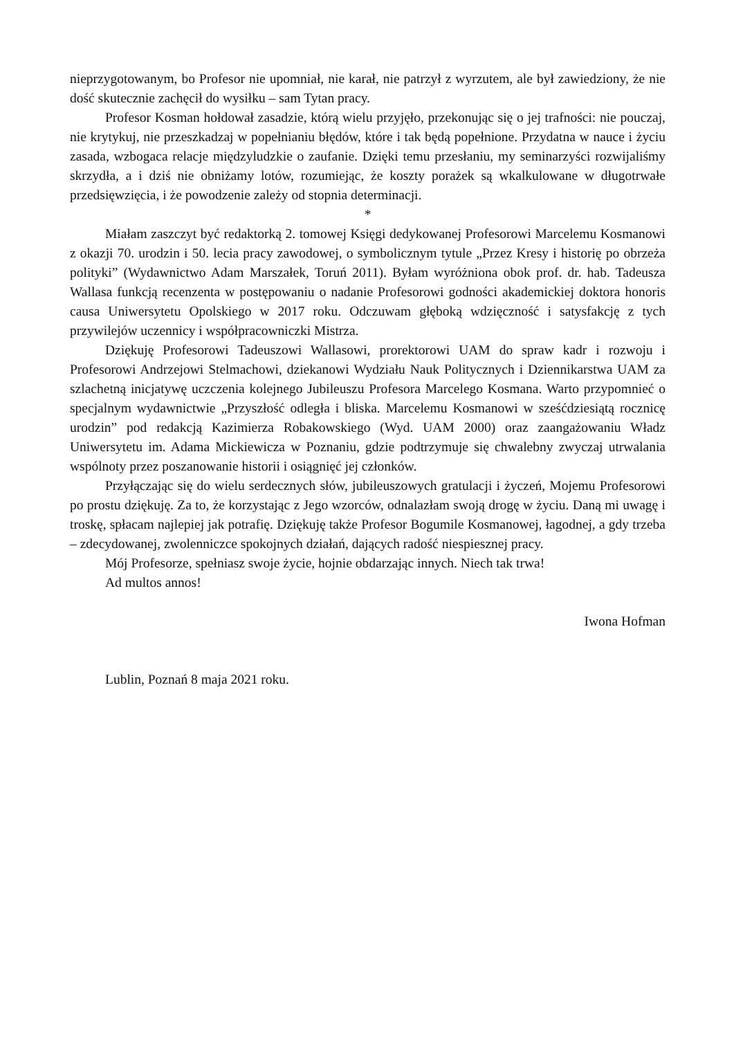nieprzygotowanym, bo Profesor nie upomniał, nie karał, nie patrzył z wyrzutem, ale był zawiedziony, że nie dość skutecznie zachęcił do wysiłku – sam Tytan pracy.
Profesor Kosman hołdował zasadzie, którą wielu przyjęło, przekonując się o jej trafności: nie pouczaj, nie krytykuj, nie przeszkadzaj w popełnianiu błędów, które i tak będą popełnione. Przydatna w nauce i życiu zasada, wzbogaca relacje międzyludzkie o zaufanie. Dzięki temu przesłaniu, my seminarzyści rozwijaliśmy skrzydła, a i dziś nie obniżamy lotów, rozumiejąc, że koszty porażek są wkalkulowane w długotrwałe przedsięwzięcia, i że powodzenie zależy od stopnia determinacji.
*
Miałam zaszczyt być redaktorką 2. tomowej Księgi dedykowanej Profesorowi Marcelemu Kosmanowi z okazji 70. urodzin i 50. lecia pracy zawodowej, o symbolicznym tytule „Przez Kresy i historię po obrzeża polityki” (Wydawnictwo Adam Marszałek, Toruń 2011). Byłam wyróżniona obok prof. dr. hab. Tadeusza Wallasa funkcją recenzenta w postępowaniu o nadanie Profesorowi godności akademickiej doktora honoris causa Uniwersytetu Opolskiego w 2017 roku. Odczuwam głęboką wdzięczność i satysfakcję z tych przywilejów uczennicy i współpracowniczki Mistrza.
Dziękuję Profesorowi Tadeuszowi Wallasowi, prorektorowi UAM do spraw kadr i rozwoju i Profesorowi Andrzejowi Stelmachowi, dziekanowi Wydziału Nauk Politycznych i Dziennikarstwa UAM za szlachetną inicjatywę uczczenia kolejnego Jubileuszu Profesora Marcelego Kosmana. Warto przypomnieć o specjalnym wydawnictwie „Przyszłość odległa i bliska. Marcelemu Kosmanowi w sześćdziesiątą rocznicę urodzin” pod redakcją Kazimierza Robakowskiego (Wyd. UAM 2000) oraz zaangażowaniu Władz Uniwersytetu im. Adama Mickiewicza w Poznaniu, gdzie podtrzymuje się chwalebny zwyczaj utrwalania wspólnoty przez poszanowanie historii i osiągnięć jej członków.
Przyłączając się do wielu serdecznych słów, jubileuszowych gratulacji i życzeń, Mojemu Profesorowi po prostu dziękuję. Za to, że korzystając z Jego wzorców, odnalazłam swoją drogę w życiu. Daną mi uwagę i troskę, spłacam najlepiej jak potrafię. Dziękuję także Profesor Bogumile Kosmanowej, łagodnej, a gdy trzeba – zdecydowanej, zwolenniczce spokojnych działań, dających radość niespiesznej pracy.
Mój Profesorze, spełniasz swoje życie, hojnie obdarzając innych. Niech tak trwa!
Ad multos annos!
Iwona Hofman
Lublin, Poznań 8 maja 2021 roku.